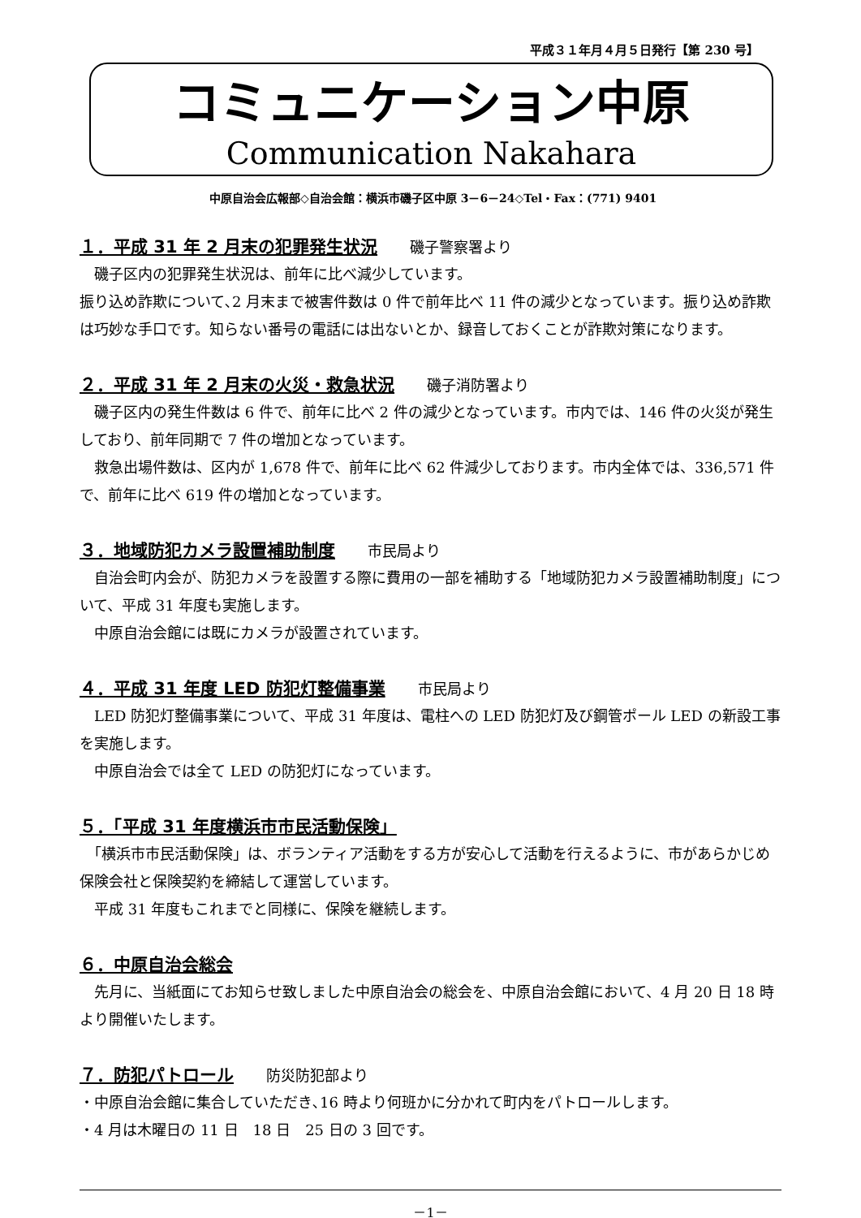平成３１年月４月５日発行【第 230 号】
コミュニケーション中原
Communication Nakahara
中原自治会広報部◇自治会館：横浜市磯子区中原 3－6－24◇Tel・Fax：(771) 9401
１．平成 31 年 2 月末の犯罪発生状況 磯子警察署より
　磯子区内の犯罪発生状況は、前年に比べ減少しています。
振り込め詐欺について､2 月末まで被害件数は 0 件で前年比べ 11 件の減少となっています。振り込め詐欺は巧妙な手口です。知らない番号の電話には出ないとか、録音しておくことが詐欺対策になります。
２．平成 31 年 2 月末の火災・救急状況 磯子消防署より
　磯子区内の発生件数は 6 件で、前年に比べ 2 件の減少となっています。市内では、146 件の火災が発生しており、前年同期で 7 件の増加となっています。
　救急出場件数は、区内が 1,678 件で、前年に比べ 62 件減少しております。市内全体では、336,571 件で、前年に比べ 619 件の増加となっています。
３．地域防犯カメラ設置補助制度 市民局より
　自治会町内会が、防犯カメラを設置する際に費用の一部を補助する「地域防犯カメラ設置補助制度」について、平成 31 年度も実施します。
　中原自治会館には既にカメラが設置されています。
４．平成 31 年度 LED 防犯灯整備事業 市民局より
　LED 防犯灯整備事業について、平成 31 年度は、電柱への LED 防犯灯及び鋼管ポール LED の新設工事を実施します。
　中原自治会では全て LED の防犯灯になっています。
５．「平成 31 年度横浜市市民活動保険」
　「横浜市市民活動保険」は、ボランティア活動をする方が安心して活動を行えるように、市があらかじめ保険会社と保険契約を締結して運営しています。
　平成 31 年度もこれまでと同様に、保険を継続します。
６．中原自治会総会
　先月に、当紙面にてお知らせ致しました中原自治会の総会を、中原自治会館において、4 月 20 日 18 時より開催いたします。
７．防犯パトロール 防災防犯部より
・中原自治会館に集合していただき､16 時より何班かに分かれて町内をパトロールします。
・4 月は木曜日の 11 日　18 日　25 日の 3 回です。
－1－